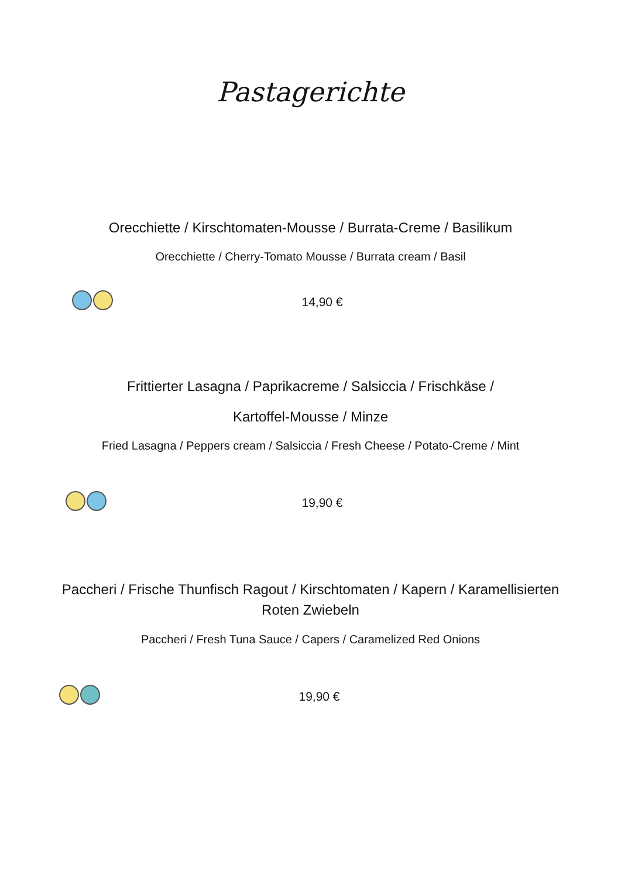Pastagerichte
Orecchiette / Kirschtomaten-Mousse / Burrata-Creme / Basilikum
Orecchiette / Cherry-Tomato Mousse / Burrata cream / Basil
14,90 €
Frittierter Lasagna / Paprikacreme / Salsiccia / Frischkäse /
Kartoffel-Mousse / Minze
Fried Lasagna / Peppers cream / Salsiccia / Fresh Cheese / Potato-Creme / Mint
19,90 €
Paccheri / Frische Thunfisch Ragout / Kirschtomaten / Kapern / Karamellisierten
Roten Zwiebeln
Paccheri / Fresh Tuna Sauce / Capers / Caramelized Red Onions
19,90 €